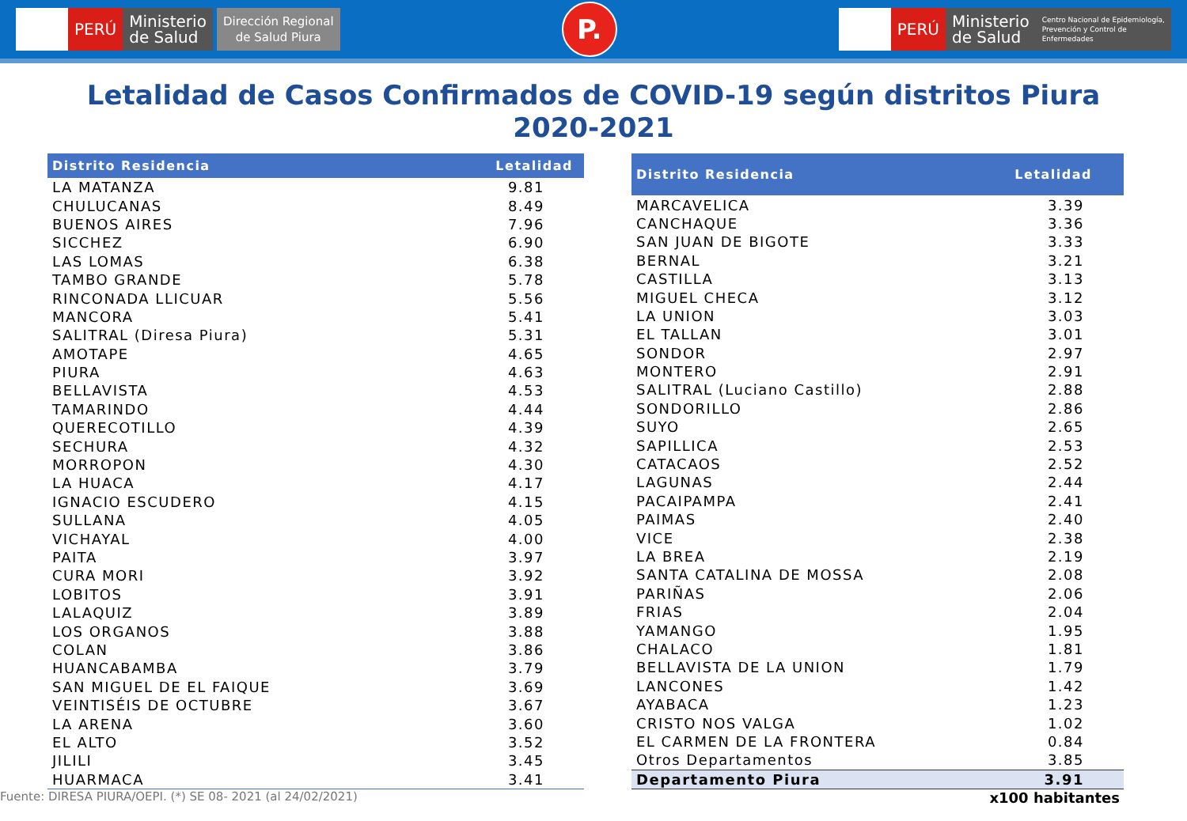PERÚ Ministerio
de Salud Dirección Regional
de Salud Piura
P.
PERÚ Ministerio
de Salud Centro Nacional de Epidemiología,
Prevención y Control de
Enfermedades
Letalidad de Casos Confirmados de COVID-19 según distritos Piura
2020-2021
| Distrito Residencia | Letalidad |
| --- | --- |
| LA MATANZA | 9.81 |
| CHULUCANAS | 8.49 |
| BUENOS AIRES | 7.96 |
| SICCHEZ | 6.90 |
| LAS LOMAS | 6.38 |
| TAMBO GRANDE | 5.78 |
| RINCONADA LLICUAR | 5.56 |
| MANCORA | 5.41 |
| SALITRAL (Diresa Piura) | 5.31 |
| AMOTAPE | 4.65 |
| PIURA | 4.63 |
| BELLAVISTA | 4.53 |
| TAMARINDO | 4.44 |
| QUERECOTILLO | 4.39 |
| SECHURA | 4.32 |
| MORROPON | 4.30 |
| LA HUACA | 4.17 |
| IGNACIO ESCUDERO | 4.15 |
| SULLANA | 4.05 |
| VICHAYAL | 4.00 |
| PAITA | 3.97 |
| CURA MORI | 3.92 |
| LOBITOS | 3.91 |
| LALAQUIZ | 3.89 |
| LOS ORGANOS | 3.88 |
| COLAN | 3.86 |
| HUANCABAMBA | 3.79 |
| SAN MIGUEL DE EL FAIQUE | 3.69 |
| VEINTISÉIS DE OCTUBRE | 3.67 |
| LA ARENA | 3.60 |
| EL ALTO | 3.52 |
| JILILI | 3.45 |
| HUARMACA | 3.41 |
| Distrito Residencia | Letalidad |
| --- | --- |
| MARCAVELICA | 3.39 |
| CANCHAQUE | 3.36 |
| SAN JUAN DE BIGOTE | 3.33 |
| BERNAL | 3.21 |
| CASTILLA | 3.13 |
| MIGUEL CHECA | 3.12 |
| LA UNION | 3.03 |
| EL TALLAN | 3.01 |
| SONDOR | 2.97 |
| MONTERO | 2.91 |
| SALITRAL (Luciano Castillo) | 2.88 |
| SONDORILLO | 2.86 |
| SUYO | 2.65 |
| SAPILLICA | 2.53 |
| CATACAOS | 2.52 |
| LAGUNAS | 2.44 |
| PACAIPAMPA | 2.41 |
| PAIMAS | 2.40 |
| VICE | 2.38 |
| LA BREA | 2.19 |
| SANTA CATALINA DE MOSSA | 2.08 |
| PARIÑAS | 2.06 |
| FRIAS | 2.04 |
| YAMANGO | 1.95 |
| CHALACO | 1.81 |
| BELLAVISTA DE LA UNION | 1.79 |
| LANCONES | 1.42 |
| AYABACA | 1.23 |
| CRISTO NOS VALGA | 1.02 |
| EL CARMEN DE LA FRONTERA | 0.84 |
| Otros Departamentos | 3.85 |
| Departamento Piura | 3.91 |
Fuente: DIRESA PIURA/OEPI. (*) SE 08- 2021 (al 24/02/2021) x100 habitantes